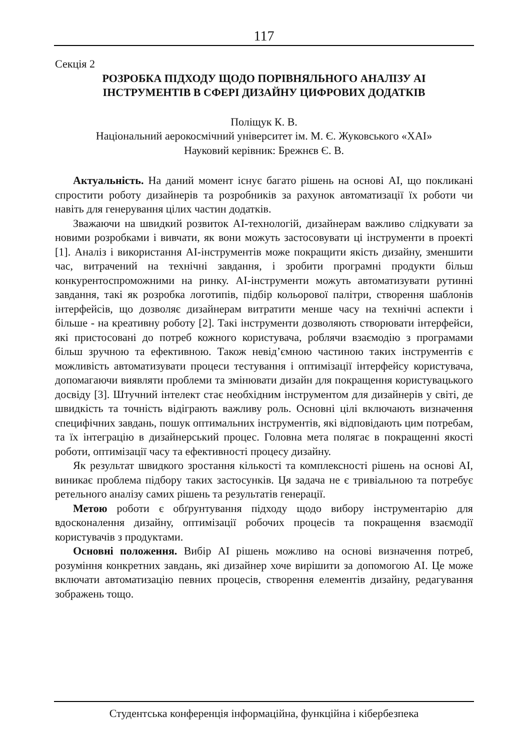117
Секція 2
РОЗРОБКА ПІДХОДУ ЩОДО ПОРІВНЯЛЬНОГО АНАЛІЗУ AI
ІНСТРУМЕНТІВ В СФЕРІ ДИЗАЙНУ ЦИФРОВИХ ДОДАТКІВ
Поліщук К. В.
Національний аерокосмічний університет ім. М. Є. Жуковського «ХАІ»
Науковий керівник: Брежнєв Є. В.
Актуальність. На даний момент існує багато рішень на основі AI, що покликані спростити роботу дизайнерів та розробників за рахунок автоматизації їх роботи чи навіть для генерування цілих частин додатків.
Зважаючи на швидкий розвиток AI-технологій, дизайнерам важливо слідкувати за новими розробками і вивчати, як вони можуть застосовувати ці інструменти в проекті [1]. Аналіз і використання AI-інструментів може покращити якість дизайну, зменшити час, витрачений на технічні завдання, і зробити програмні продукти більш конкурентоспроможними на ринку. AI-інструменти можуть автоматизувати рутинні завдання, такі як розробка логотипів, підбір кольорової палітри, створення шаблонів інтерфейсів, що дозволяє дизайнерам витратити менше часу на технічні аспекти і більше - на креативну роботу [2]. Такі інструменти дозволяють створювати інтерфейси, які пристосовані до потреб кожного користувача, роблячи взаємодію з програмами більш зручною та ефективною. Також невід’ємною частиною таких інструментів є можливість автоматизувати процеси тестування і оптимізації інтерфейсу користувача, допомагаючи виявляти проблеми та змінювати дизайн для покращення користувацького досвіду [3]. Штучний інтелект стає необхідним інструментом для дизайнерів у світі, де швидкість та точність відіграють важливу роль. Основні цілі включають визначення специфічних завдань, пошук оптимальних інструментів, які відповідають цим потребам, та їх інтеграцію в дизайнерський процес. Головна мета полягає в покращенні якості роботи, оптимізації часу та ефективності процесу дизайну.
Як результат швидкого зростання кількості та комплексності рішень на основі AI, виникає проблема підбору таких застосунків. Ця задача не є тривіальною та потребує ретельного аналізу самих рішень та результатів генерації.
Метою роботи є обґрунтування підходу щодо вибору інструментарію для вдосконалення дизайну, оптимізації робочих процесів та покращення взаємодії користувачів з продуктами.
Основні положення. Вибір AI рішень можливо на основі визначення потреб, розуміння конкретних завдань, які дизайнер хоче вирішити за допомогою AI. Це може включати автоматизацію певних процесів, створення елементів дизайну, редагування зображень тощо.
Студентська конференція інформаційна, функційна і кібербезпека